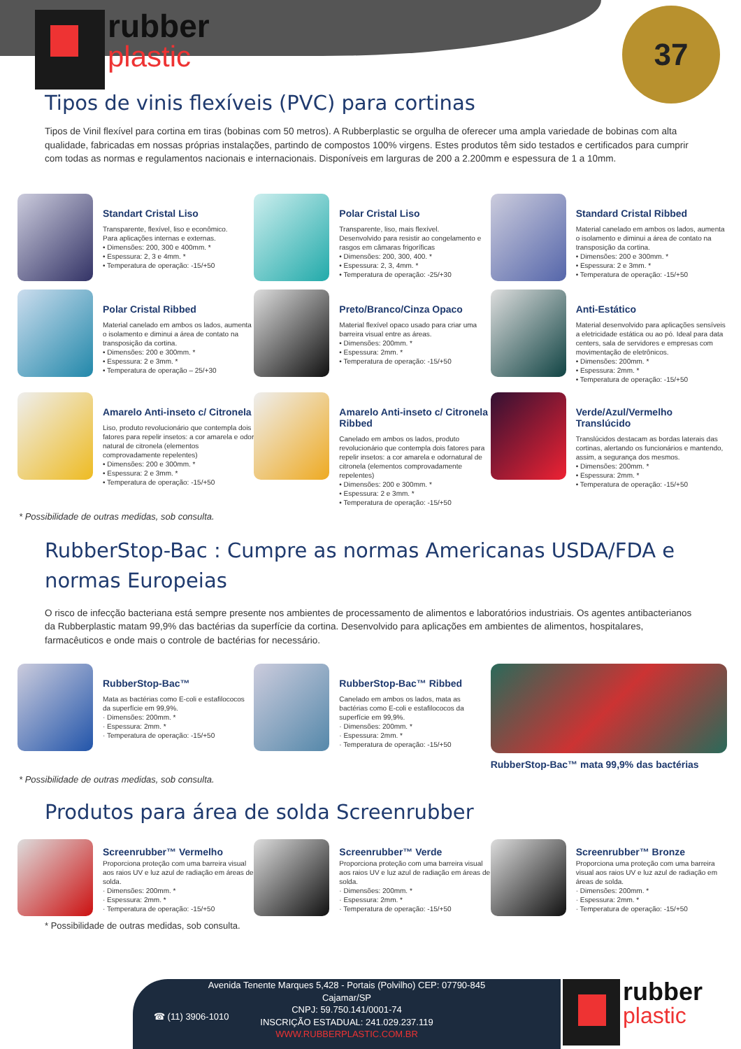rubber
plastic
37
Tipos de vinis flexíveis (PVC) para cortinas
Tipos de Vinil flexível para cortina em tiras (bobinas com 50 metros). A Rubberplastic se orgulha de oferecer uma ampla variedade de bobinas com alta qualidade, fabricadas em nossas próprias instalações, partindo de compostos 100% virgens. Estes produtos têm sido testados e certificados para cumprir com todas as normas e regulamentos nacionais e internacionais. Disponíveis em larguras de 200 a 2.200mm e espessura de 1 a 10mm.
Standart Cristal Liso
Transparente, flexível, liso e econômico.
Para aplicações internas e externas.
• Dimensões: 200, 300 e 400mm. *
• Espessura: 2, 3 e 4mm. *
• Temperatura de operação: -15/+50
Polar Cristal Liso
Transparente, liso, mais flexível.
Desenvolvido para resistir ao congelamento e rasgos em câmaras frigoríficas
• Dimensões: 200, 300, 400. *
• Espessura: 2, 3, 4mm. *
• Temperatura de operação: -25/+30
Standard Cristal Ribbed
Material canelado em ambos os lados, aumenta o isolamento e diminui a área de contato na transposição da cortina.
• Dimensões: 200 e 300mm. *
• Espessura: 2 e 3mm. *
• Temperatura de operação: -15/+50
Polar Cristal Ribbed
Material canelado em ambos os lados, aumenta o isolamento e diminui a área de contato na transposição da cortina.
• Dimensões: 200 e 300mm. *
• Espessura: 2 e 3mm. *
• Temperatura de operação – 25/+30
Preto/Branco/Cinza Opaco
Material flexível opaco usado para criar uma barreira visual entre as áreas.
• Dimensões: 200mm. *
• Espessura: 2mm. *
• Temperatura de operação: -15/+50
Anti-Estático
Material desenvolvido para aplicações sensíveis a eletricidade estática ou ao pó. Ideal para data centers, sala de servidores e empresas com movimentação de eletrônicos.
• Dimensões: 200mm. *
• Espessura: 2mm. *
• Temperatura de operação: -15/+50
Amarelo Anti-inseto c/ Citronela
Liso, produto revolucionário que contempla dois fatores para repelir insetos: a cor amarela e odor natural de citronela (elementos comprovadamente repelentes)
• Dimensões: 200 e 300mm. *
• Espessura: 2 e 3mm. *
• Temperatura de operação: -15/+50
Amarelo Anti-inseto c/ Citronela Ribbed
Canelado em ambos os lados, produto revolucionário que contempla dois fatores para repelir insetos: a cor amarela e odornatural de citronela (elementos comprovadamente repelentes)
• Dimensões: 200 e 300mm. *
• Espessura: 2 e 3mm. *
• Temperatura de operação: -15/+50
Verde/Azul/Vermelho Translúcido
Translúcidos destacam as bordas laterais das cortinas, alertando os funcionários e mantendo, assim, a segurança dos mesmos.
• Dimensões: 200mm. *
• Espessura: 2mm. *
• Temperatura de operação: -15/+50
* Possibilidade de outras medidas, sob consulta.
RubberStop-Bac : Cumpre as normas Americanas USDA/FDA e normas Europeias
O risco de infecção bacteriana está sempre presente nos ambientes de processamento de alimentos e laboratórios industriais. Os agentes antibacterianos da Rubberplastic matam 99,9% das bactérias da superfície da cortina. Desenvolvido para aplicações em ambientes de alimentos, hospitalares, farmacêuticos e onde mais o controle de bactérias for necessário.
RubberStop-Bac™
Mata as bactérias como E-coli e estafilococos da superfície em 99,9%.
· Dimensões: 200mm. *
· Espessura: 2mm. *
· Temperatura de operação: -15/+50
RubberStop-Bac™ Ribbed
Canelado em ambos os lados, mata as bactérias como E-coli e estafilococos da superfície em 99,9%.
· Dimensões: 200mm. *
· Espessura: 2mm. *
· Temperatura de operação: -15/+50
RubberStop-Bac™ mata 99,9% das bactérias
* Possibilidade de outras medidas, sob consulta.
Produtos para área de solda Screenrubber
Screenrubber™ Vermelho
Proporciona proteção com uma barreira visual aos raios UV e luz azul de radiação em áreas de solda.
· Dimensões: 200mm. *
· Espessura: 2mm. *
· Temperatura de operação: -15/+50
Screenrubber™ Verde
Proporciona proteção com uma barreira visual aos raios UV e luz azul de radiação em áreas de solda.
· Dimensões: 200mm. *
· Espessura: 2mm. *
· Temperatura de operação: -15/+50
Screenrubber™ Bronze
Proporciona uma proteção com uma barreira visual aos raios UV e luz azul de radiação em áreas de solda.
· Dimensões: 200mm. *
· Espessura: 2mm. *
· Temperatura de operação: -15/+50
* Possibilidade de outras medidas, sob consulta.
☎ (11) 3906-1010
Avenida Tenente Marques 5,428 - Portais (Polvilho) CEP: 07790-845
Cajamar/SP
CNPJ: 59.750.141/0001-74
INSCRIÇÃO ESTADUAL: 241.029.237.119
WWW.RUBBERPLASTIC.COM.BR
rubber
plastic